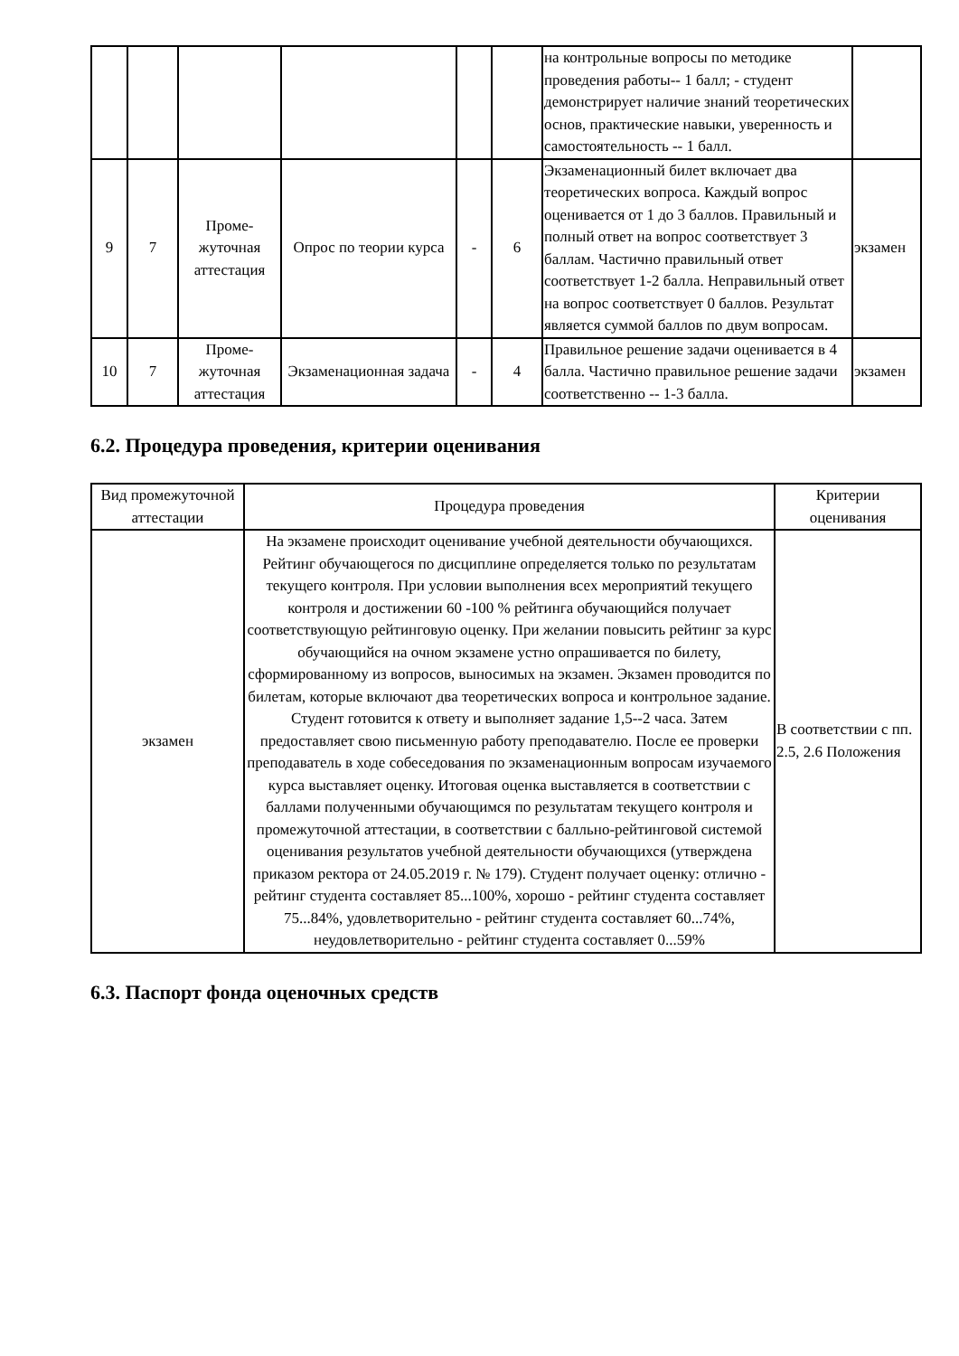| | | | | | | на контрольные вопросы по методике проведения работы-- 1 балл; - студент демонстрирует наличие знаний теоретических основ, практические навыки, уверенность и самостоятельность -- 1 балл. | |
| 9 | 7 | Проме-жуточная аттестация | Опрос по теории курса | - | 6 | Экзаменационный билет включает два теоретических вопроса. Каждый вопрос оценивается от 1 до 3 баллов. Правильный и полный ответ на вопрос соответствует 3 баллам. Частично правильный ответ соответствует 1-2 балла. Неправильный ответ на вопрос соответствует 0 баллов. Результат является суммой баллов по двум вопросам. | экзамен |
| 10 | 7 | Проме-жуточная аттестация | Экзаменационная задача | - | 4 | Правильное решение задачи оценивается в 4 балла. Частично правильное решение задачи соответственно -- 1-3 балла. | экзамен |
6.2. Процедура проведения, критерии оценивания
| Вид промежуточной аттестации | Процедура проведения | Критерии оценивания |
| --- | --- | --- |
| экзамен | На экзамене происходит оценивание учебной деятельности обучающихся. Рейтинг обучающегося по дисциплине определяется только по результатам текущего контроля. При условии выполнения всех мероприятий текущего контроля и достижении 60 -100 % рейтинга обучающийся получает соответствующую рейтинговую оценку. При желании повысить рейтинг за курс обучающийся на очном экзамене устно опрашивается по билету, сформированному из вопросов, выносимых на экзамен. Экзамен проводится по билетам, которые включают два теоретических вопроса и контрольное задание. Студент готовится к ответу и выполняет задание 1,5--2 часа. Затем предоставляет свою письменную работу преподавателю. После ее проверки преподаватель в ходе собеседования по экзаменационным вопросам изучаемого курса выставляет оценку. Итоговая оценка выставляется в соответствии с баллами полученными обучающимся по результатам текущего контроля и промежуточной аттестации, в соответствии с балльно-рейтинговой системой оценивания результатов учебной деятельности обучающихся (утверждена приказом ректора от 24.05.2019 г. № 179). Студент получает оценку: отлично - рейтинг студента составляет 85...100%, хорошо - рейтинг студента составляет 75...84%, удовлетворительно - рейтинг студента составляет 60...74%, неудовлетворительно - рейтинг студента составляет 0...59% | В соответствии с пп. 2.5, 2.6 Положения |
6.3. Паспорт фонда оценочных средств